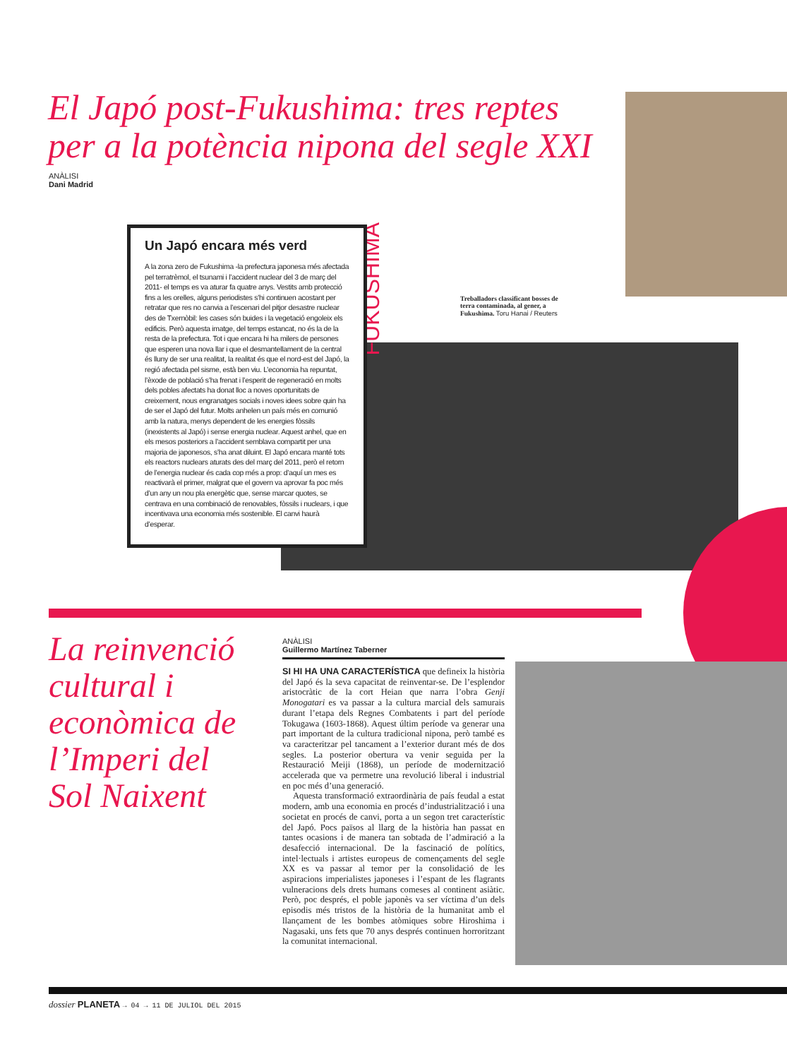El Japó post-Fukushima: tres reptes per a la potència nipona del segle XXI
ANÀLISI
Dani Madrid
FUKUSHIMA
Treballadors classificant bosses de terra contaminada, al gener, a Fukushima. Toru Hanai / Reuters
Un Japó encara més verd
A la zona zero de Fukushima -la prefectura japonesa més afectada pel terratrèmol, el tsunami i l’accident nuclear del 3 de març del 2011- el temps es va aturar fa quatre anys. Vestits amb protecció fins a les orelles, alguns periodistes s’hi continuen acostant per retratar que res no canvia a l’escenari del pitjor desastre nuclear des de Txernòbil: les cases són buides i la vegetació engoleix els edificis. Però aquesta imatge, del temps estancat, no és la de la resta de la prefectura. Tot i que encara hi ha milers de persones que esperen una nova llar i que el desmantellament de la central és lluny de ser una realitat, la realitat és que el nord-est del Japó, la regió afectada pel sisme, està ben viu. L’economia ha repuntat, l’èxode de població s’ha frenat i l’esperit de regeneració en molts dels pobles afectats ha donat lloc a noves oportunitats de creixement, nous engranatges socials i noves idees sobre quin ha de ser el Japó del futur. Molts anhelen un país més en comunió amb la natura, menys dependent de les energies fòssils (inexistents al Japó) i sense energia nuclear. Aquest anhel, que en els mesos posteriors a l’accident semblava compartit per una majoria de japonesos, s’ha anat diluint. El Japó encara manté tots els reactors nuclears aturats des del març del 2011, però el retorn de l’energia nuclear és cada cop més a prop: d’aquí un mes es reactivarà el primer, malgrat que el govern va aprovar fa poc més d’un any un nou pla energètic que, sense marcar quotes, se centrava en una combinació de renovables, fòssils i nuclears, i que incentivava una economia més sostenible. El canvi haurà d’esperar.
La reinvenció cultural i econòmica de l’Imperi del Sol Naixent
ANÀLISI
Guillermo Martínez Taberner
SI HI HA UNA CARACTERÍSTICA que defineix la història del Japó és la seva capacitat de reinventar-se. De l’esplendor aristocràtic de la cort Heian que narra l’obra Genji Monogatari es va passar a la cultura marcial dels samurais durant l’etapa dels Regnes Combatents i part del període Tokugawa (1603-1868). Aquest últim període va generar una part important de la cultura tradicional nipona, però també es va caracteritzar pel tancament a l’exterior durant més de dos segles. La posterior obertura va venir seguida per la Restauració Meiji (1868), un període de modernització accelerada que va permetre una revolució liberal i industrial en poc més d’una generació.
Aquesta transformació extraordinària de país feudal a estat modern, amb una economia en procés d’industrialització i una societat en procés de canvi, porta a un segon tret característic del Japó. Pocs països al llarg de la història han passat en tantes ocasions i de manera tan sobtada de l’admiració a la desafecció internacional. De la fascinació de polítics, intel·lectuals i artistes europeus de començaments del segle XX es va passar al temor per la consolidació de les aspiracions imperialistes japoneses i l’espant de les flagrants vulneracions dels drets humans comeses al continent asiàtic. Però, poc després, el poble japonès va ser víctima d’un dels episodis més tristos de la història de la humanitat amb el llançament de les bombes atòmiques sobre Hiroshima i Nagasaki, uns fets que 70 anys després continuen horroritzant la comunitat internacional.
dossier PLANETA → 04 → 11 DE JULIOL DEL 2015